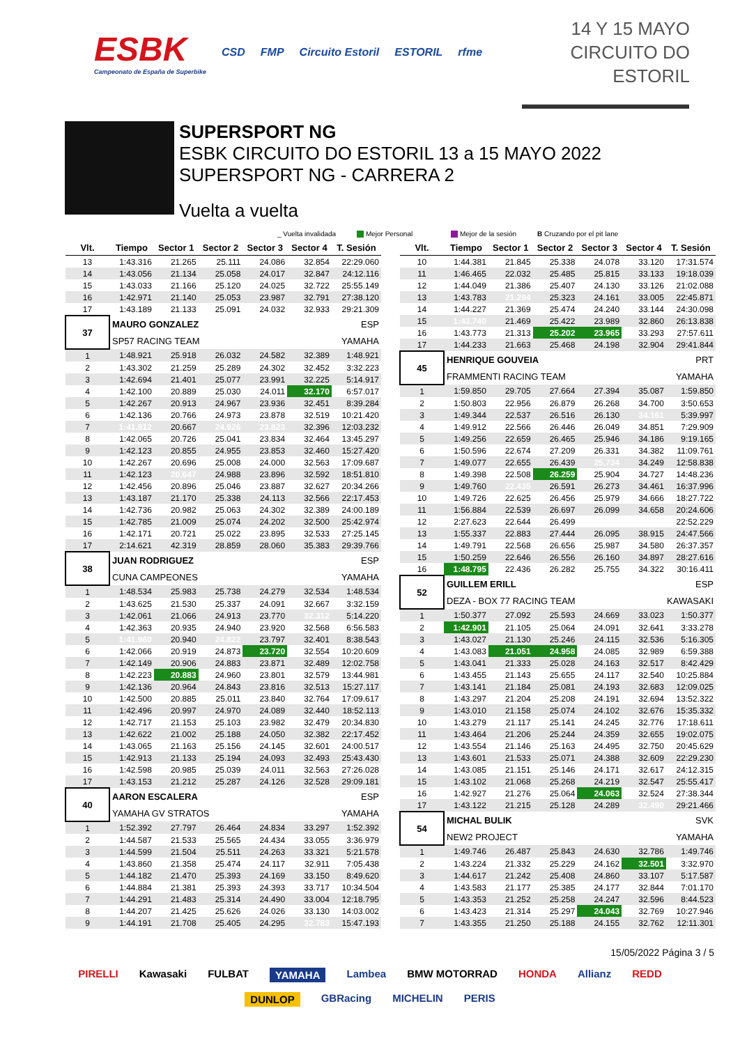ESBK
Campeonato de España de Superbike
CSD FMP Circuito Estoril ESTORIL rfme
14 Y 15 MAYO
CIRCUITO DO ESTORIL
SUPERSPORT NG
ESBK CIRCUITO DO ESTORIL 13 a 15 MAYO 2022
SUPERSPORT NG - CARRERA 2
Vuelta a vuelta
_ Vuelta invalidada Mejor Personal Mejor de la sesión B Cruzando por el pit lane
| Vlt. | Tiempo | Sector 1 | Sector 2 | Sector 3 | Sector 4 | T. Sesión |
| --- | --- | --- | --- | --- | --- | --- |
| 13 | 1:43.316 | 21.265 | 25.111 | 24.086 | 32.854 | 22:29.060 |
| 14 | 1:43.056 | 21.134 | 25.058 | 24.017 | 32.847 | 24:12.116 |
| 15 | 1:43.033 | 21.166 | 25.120 | 24.025 | 32.722 | 25:55.149 |
| 16 | 1:42.971 | 21.140 | 25.053 | 23.987 | 32.791 | 27:38.120 |
| 17 | 1:43.189 | 21.133 | 25.091 | 24.032 | 32.933 | 29:21.309 |
| 37 | MAURO GONZALEZ | | | | ESP | |
| | SP57 RACING TEAM | | | | YAMAHA | |
| 1 | 1:48.921 | 25.918 | 26.032 | 24.582 | 32.389 | 1:48.921 |
| 2 | 1:43.302 | 21.259 | 25.289 | 24.302 | 32.452 | 3:32.223 |
| 3 | 1:42.694 | 21.401 | 25.077 | 23.991 | 32.225 | 5:14.917 |
| 4 | 1:42.100 | 20.889 | 25.030 | 24.011 | 32.170 | 6:57.017 |
| 5 | 1:42.267 | 20.913 | 24.967 | 23.936 | 32.451 | 8:39.284 |
| 6 | 1:42.136 | 20.766 | 24.973 | 23.878 | 32.519 | 10:21.420 |
| 7 | 1:41.812 | 20.667 | 24.926 | 23.823 | 32.396 | 12:03.232 |
| 8 | 1:42.065 | 20.726 | 25.041 | 23.834 | 32.464 | 13:45.297 |
| 9 | 1:42.123 | 20.855 | 24.955 | 23.853 | 32.460 | 15:27.420 |
| 10 | 1:42.267 | 20.696 | 25.008 | 24.000 | 32.563 | 17:09.687 |
| 11 | 1:42.123 | 20.647 | 24.988 | 23.896 | 32.592 | 18:51.810 |
| 12 | 1:42.456 | 20.896 | 25.046 | 23.887 | 32.627 | 20:34.266 |
| 13 | 1:43.187 | 21.170 | 25.338 | 24.113 | 32.566 | 22:17.453 |
| 14 | 1:42.736 | 20.982 | 25.063 | 24.302 | 32.389 | 24:00.189 |
| 15 | 1:42.785 | 21.009 | 25.074 | 24.202 | 32.500 | 25:42.974 |
| 16 | 1:42.171 | 20.721 | 25.022 | 23.895 | 32.533 | 27:25.145 |
| 17 | 2:14.621 | 42.319 | 28.859 | 28.060 | 35.383 | 29:39.766 |
| 38 | JUAN RODRIGUEZ | | | | ESP | |
| | CUNA CAMPEONES | | | | YAMAHA | |
| 1 | 1:48.534 | 25.983 | 25.738 | 24.279 | 32.534 | 1:48.534 |
| 2 | 1:43.625 | 21.530 | 25.337 | 24.091 | 32.667 | 3:32.159 |
| 3 | 1:42.061 | 21.066 | 24.913 | 23.770 | 32.312 | 5:14.220 |
| 4 | 1:42.363 | 20.935 | 24.940 | 23.920 | 32.568 | 6:56.583 |
| 5 | 1:41.960 | 20.940 | 24.822 | 23.797 | 32.401 | 8:38.543 |
| 6 | 1:42.066 | 20.919 | 24.873 | 23.720 | 32.554 | 10:20.609 |
| 7 | 1:42.149 | 20.906 | 24.883 | 23.871 | 32.489 | 12:02.758 |
| 8 | 1:42.223 | 20.883 | 24.960 | 23.801 | 32.579 | 13:44.981 |
| 9 | 1:42.136 | 20.964 | 24.843 | 23.816 | 32.513 | 15:27.117 |
| 10 | 1:42.500 | 20.885 | 25.011 | 23.840 | 32.764 | 17:09.617 |
| 11 | 1:42.496 | 20.997 | 24.970 | 24.089 | 32.440 | 18:52.113 |
| 12 | 1:42.717 | 21.153 | 25.103 | 23.982 | 32.479 | 20:34.830 |
| 13 | 1:42.622 | 21.002 | 25.188 | 24.050 | 32.382 | 22:17.452 |
| 14 | 1:43.065 | 21.163 | 25.156 | 24.145 | 32.601 | 24:00.517 |
| 15 | 1:42.913 | 21.133 | 25.194 | 24.093 | 32.493 | 25:43.430 |
| 16 | 1:42.598 | 20.985 | 25.039 | 24.011 | 32.563 | 27:26.028 |
| 17 | 1:43.153 | 21.212 | 25.287 | 24.126 | 32.528 | 29:09.181 |
| 40 | AARON ESCALERA | | | | ESP | |
| | YAMAHA GV STRATOS | | | | YAMAHA | |
| 1 | 1:52.392 | 27.797 | 26.464 | 24.834 | 33.297 | 1:52.392 |
| 2 | 1:44.587 | 21.533 | 25.565 | 24.434 | 33.055 | 3:36.979 |
| 3 | 1:44.599 | 21.504 | 25.511 | 24.263 | 33.321 | 5:21.578 |
| 4 | 1:43.860 | 21.358 | 25.474 | 24.117 | 32.911 | 7:05.438 |
| 5 | 1:44.182 | 21.470 | 25.393 | 24.169 | 33.150 | 8:49.620 |
| 6 | 1:44.884 | 21.381 | 25.393 | 24.393 | 33.717 | 10:34.504 |
| 7 | 1:44.291 | 21.483 | 25.314 | 24.490 | 33.004 | 12:18.795 |
| 8 | 1:44.207 | 21.425 | 25.626 | 24.026 | 33.130 | 14:03.002 |
| 9 | 1:44.191 | 21.708 | 25.405 | 24.295 | 32.783 | 15:47.193 |
| Vlt. | Tiempo | Sector 1 | Sector 2 | Sector 3 | Sector 4 | T. Sesión |
| --- | --- | --- | --- | --- | --- | --- |
| 10 | 1:44.381 | 21.845 | 25.338 | 24.078 | 33.120 | 17:31.574 |
| 11 | 1:46.465 | 22.032 | 25.485 | 25.815 | 33.133 | 19:18.039 |
| 12 | 1:44.049 | 21.386 | 25.407 | 24.130 | 33.126 | 21:02.088 |
| 13 | 1:43.783 | 21.294 | 25.323 | 24.161 | 33.005 | 22:45.871 |
| 14 | 1:44.227 | 21.369 | 25.474 | 24.240 | 33.144 | 24:30.098 |
| 15 | 1:43.740 | 21.469 | 25.422 | 23.989 | 32.860 | 26:13.838 |
| 16 | 1:43.773 | 21.313 | 25.202 | 23.965 | 33.293 | 27:57.611 |
| 17 | 1:44.233 | 21.663 | 25.468 | 24.198 | 32.904 | 29:41.844 |
| 45 | HENRIQUE GOUVEIA | | | | PRT | |
| | FRAMMENTI RACING TEAM | | | | YAMAHA | |
| 1 | 1:59.850 | 29.705 | 27.664 | 27.394 | 35.087 | 1:59.850 |
| 2 | 1:50.803 | 22.956 | 26.879 | 26.268 | 34.700 | 3:50.653 |
| 3 | 1:49.344 | 22.537 | 26.516 | 26.130 | 34.161 | 5:39.997 |
| 4 | 1:49.912 | 22.566 | 26.446 | 26.049 | 34.851 | 7:29.909 |
| 5 | 1:49.256 | 22.659 | 26.465 | 25.946 | 34.186 | 9:19.165 |
| 6 | 1:50.596 | 22.674 | 27.209 | 26.331 | 34.382 | 11:09.761 |
| 7 | 1:49.077 | 22.655 | 26.439 | 25.734 | 34.249 | 12:58.838 |
| 8 | 1:49.398 | 22.508 | 26.259 | 25.904 | 34.727 | 14:48.236 |
| 9 | 1:49.760 | 22.435 | 26.591 | 26.273 | 34.461 | 16:37.996 |
| 10 | 1:49.726 | 22.625 | 26.456 | 25.979 | 34.666 | 18:27.722 |
| 11 | 1:56.884 | 22.539 | 26.697 | 26.099 | 34.658 | 20:24.606 |
| 12 | 2:27.623 | 22.644 | 26.499 | | | 22:52.229 |
| 13 | 1:55.337 | 22.883 | 27.444 | 26.095 | 38.915 | 24:47.566 |
| 14 | 1:49.791 | 22.568 | 26.656 | 25.987 | 34.580 | 26:37.357 |
| 15 | 1:50.259 | 22.646 | 26.556 | 26.160 | 34.897 | 28:27.616 |
| 16 | 1:48.795 | 22.436 | 26.282 | 25.755 | 34.322 | 30:16.411 |
| 52 | GUILLEM ERILL | | | | ESP | |
| | DEZA - BOX 77 RACING TEAM | | | | KAWASAKI | |
| 1 | 1:50.377 | 27.092 | 25.593 | 24.669 | 33.023 | 1:50.377 |
| 2 | 1:42.901 | 21.105 | 25.064 | 24.091 | 32.641 | 3:33.278 |
| 3 | 1:43.027 | 21.130 | 25.246 | 24.115 | 32.536 | 5:16.305 |
| 4 | 1:43.083 | 21.051 | 24.958 | 24.085 | 32.989 | 6:59.388 |
| 5 | 1:43.041 | 21.333 | 25.028 | 24.163 | 32.517 | 8:42.429 |
| 6 | 1:43.455 | 21.143 | 25.655 | 24.117 | 32.540 | 10:25.884 |
| 7 | 1:43.141 | 21.184 | 25.081 | 24.193 | 32.683 | 12:09.025 |
| 8 | 1:43.297 | 21.204 | 25.208 | 24.191 | 32.694 | 13:52.322 |
| 9 | 1:43.010 | 21.158 | 25.074 | 24.102 | 32.676 | 15:35.332 |
| 10 | 1:43.279 | 21.117 | 25.141 | 24.245 | 32.776 | 17:18.611 |
| 11 | 1:43.464 | 21.206 | 25.244 | 24.359 | 32.655 | 19:02.075 |
| 12 | 1:43.554 | 21.146 | 25.163 | 24.495 | 32.750 | 20:45.629 |
| 13 | 1:43.601 | 21.533 | 25.071 | 24.388 | 32.609 | 22:29.230 |
| 14 | 1:43.085 | 21.151 | 25.146 | 24.171 | 32.617 | 24:12.315 |
| 15 | 1:43.102 | 21.068 | 25.268 | 24.219 | 32.547 | 25:55.417 |
| 16 | 1:42.927 | 21.276 | 25.064 | 24.063 | 32.524 | 27:38.344 |
| 17 | 1:43.122 | 21.215 | 25.128 | 24.289 | 32.490 | 29:21.466 |
| 54 | MICHAL BULIK | | | | SVK | |
| | NEW2 PROJECT | | | | YAMAHA | |
| 1 | 1:49.746 | 26.487 | 25.843 | 24.630 | 32.786 | 1:49.746 |
| 2 | 1:43.224 | 21.332 | 25.229 | 24.162 | 32.501 | 3:32.970 |
| 3 | 1:44.617 | 21.242 | 25.408 | 24.860 | 33.107 | 5:17.587 |
| 4 | 1:43.583 | 21.177 | 25.385 | 24.177 | 32.844 | 7:01.170 |
| 5 | 1:43.353 | 21.252 | 25.258 | 24.247 | 32.596 | 8:44.523 |
| 6 | 1:43.423 | 21.314 | 25.297 | 24.043 | 32.769 | 10:27.946 |
| 7 | 1:43.355 | 21.250 | 25.188 | 24.155 | 32.762 | 12:11.301 |
15/05/2022 Página 3 / 5
PIRELLI Kawasaki FULBAT YAMAHA Lambea BMW MOTORRAD HONDA Allianz REDD DUNLOP GBRacing MICHELIN PERIS